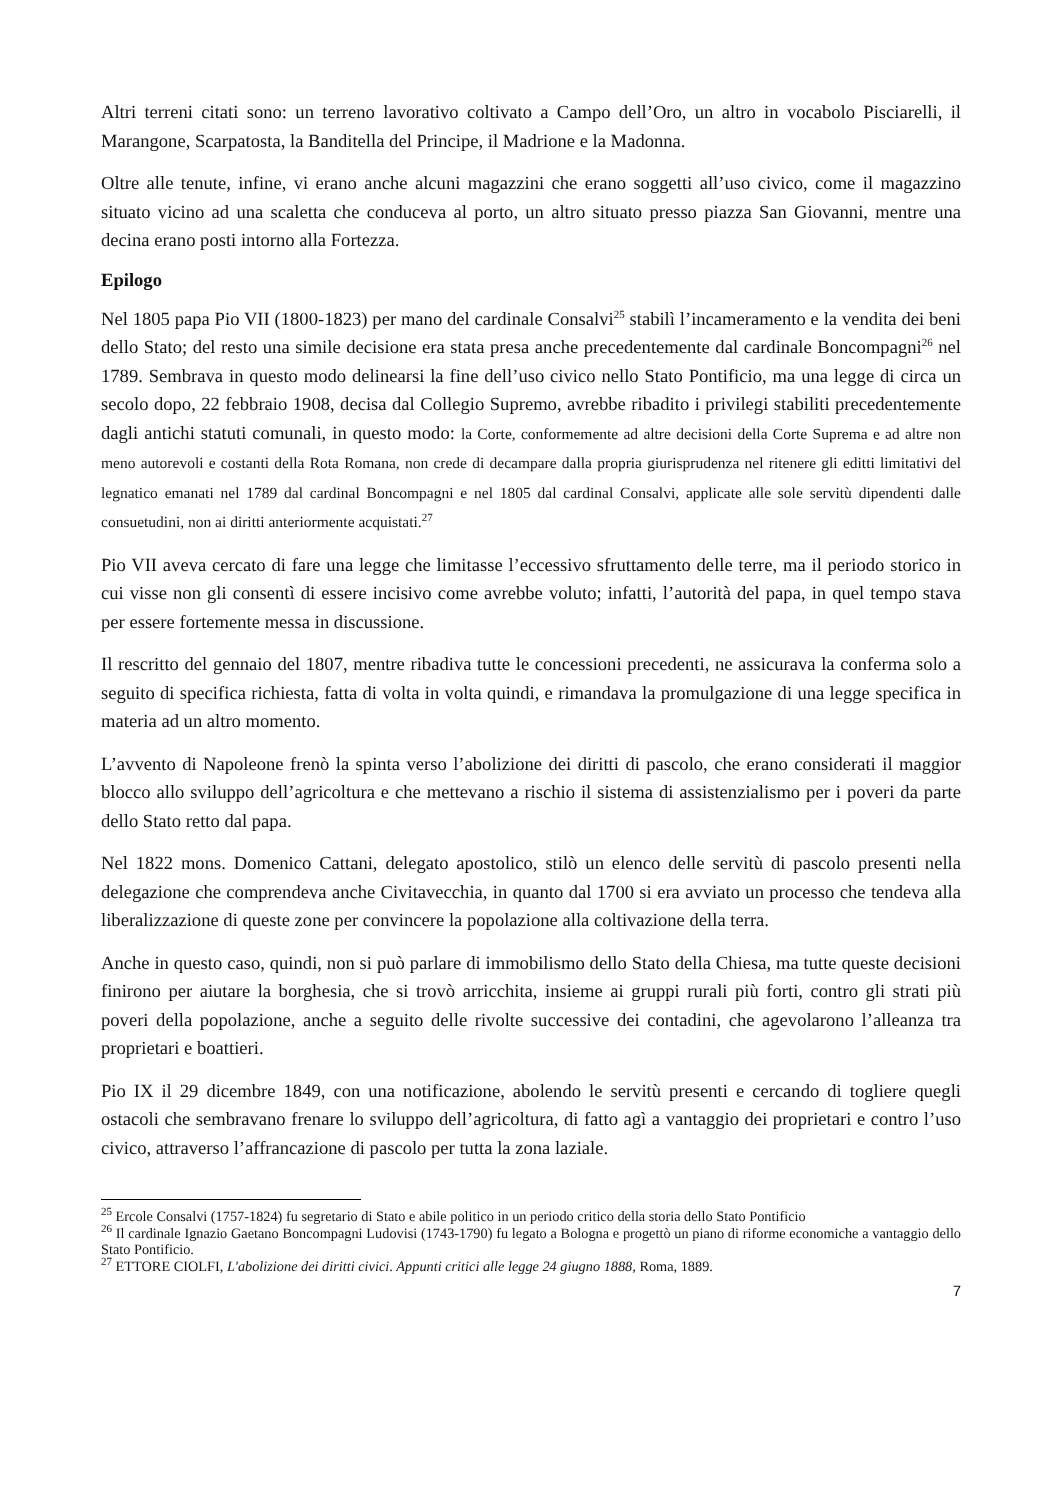Altri terreni citati sono: un terreno lavorativo coltivato a Campo dell’Oro, un altro in vocabolo Pisciarelli, il Marangone, Scarpatosta, la Banditella del Principe, il Madrione e la Madonna.
Oltre alle tenute, infine, vi erano anche alcuni magazzini che erano soggetti all’uso civico, come il magazzino situato vicino ad una scaletta che conduceva al porto, un altro situato presso piazza San Giovanni, mentre una decina erano posti intorno alla Fortezza.
Epilogo
Nel 1805 papa Pio VII (1800-1823) per mano del cardinale Consalvi<sup>25</sup> stabilì l’incameramento e la vendita dei beni dello Stato; del resto una simile decisione era stata presa anche precedentemente dal cardinale Boncompagni<sup>26</sup> nel 1789. Sembrava in questo modo delinearsi la fine dell’uso civico nello Stato Pontificio, ma una legge di circa un secolo dopo, 22 febbraio 1908, decisa dal Collegio Supremo, avrebbe ribadito i privilegi stabiliti precedentemente dagli antichi statuti comunali, in questo modo: la Corte, conformemente ad altre decisioni della Corte Suprema e ad altre non meno autorevoli e costanti della Rota Romana, non crede di decampare dalla propria giurisprudenza nel ritenere gli editti limitativi del legnatico emanati nel 1789 dal cardinal Boncompagni e nel 1805 dal cardinal Consalvi, applicate alle sole servitù dipendenti dalle consuetudini, non ai diritti anteriormente acquistati.<sup>27</sup>
Pio VII aveva cercato di fare una legge che limitasse l’eccessivo sfruttamento delle terre, ma il periodo storico in cui visse non gli consentì di essere incisivo come avrebbe voluto; infatti, l’autorità del papa, in quel tempo stava per essere fortemente messa in discussione.
Il rescritto del gennaio del 1807, mentre ribadiva tutte le concessioni precedenti, ne assicurava la conferma solo a seguito di specifica richiesta, fatta di volta in volta quindi, e rimandava la promulgazione di una legge specifica in materia ad un altro momento.
L’avvento di Napoleone frenò la spinta verso l’abolizione dei diritti di pascolo, che erano considerati il maggior blocco allo sviluppo dell’agricoltura e che mettevano a rischio il sistema di assistenzialismo per i poveri da parte dello Stato retto dal papa.
Nel 1822 mons. Domenico Cattani, delegato apostolico, stilò un elenco delle servitù di pascolo presenti nella delegazione che comprendeva anche Civitavecchia, in quanto dal 1700 si era avviato un processo che tendeva alla liberalizzazione di queste zone per convincere la popolazione alla coltivazione della terra.
Anche in questo caso, quindi, non si può parlare di immobilismo dello Stato della Chiesa, ma tutte queste decisioni finirono per aiutare la borghesia, che si trovò arricchita, insieme ai gruppi rurali più forti, contro gli strati più poveri della popolazione, anche a seguito delle rivolte successive dei contadini, che agevolarono l’alleanza tra proprietari e boattieri.
Pio IX il 29 dicembre 1849, con una notificazione, abolendo le servitù presenti e cercando di togliere quegli ostacoli che sembravano frenare lo sviluppo dell’agricoltura, di fatto agì a vantaggio dei proprietari e contro l’uso civico, attraverso l’affrancazione di pascolo per tutta la zona laziale.
<sup>25</sup> Ercole Consalvi (1757-1824) fu segretario di Stato e abile politico in un periodo critico della storia dello Stato Pontificio
<sup>26</sup> Il cardinale Ignazio Gaetano Boncompagni Ludovisi (1743-1790) fu legato a Bologna e progettò un piano di riforme economiche a vantaggio dello Stato Pontificio.
<sup>27</sup> ETTORE CIOLFI, L'abolizione dei diritti civici. Appunti critici alle legge 24 giugno 1888, Roma, 1889.
7